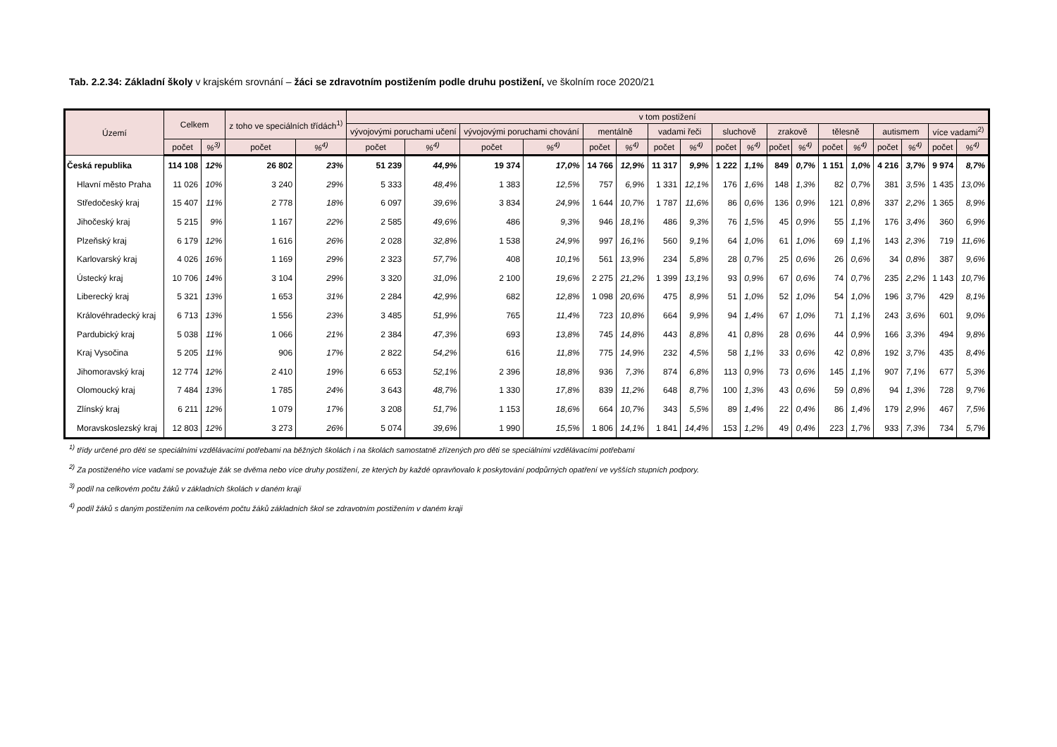Tab. 2.2.34: Základní školy v krajském srovnání – žáci se zdravotním postižením podle druhu postižení, ve školním roce 2020/21
| Území | Celkem | | z toho ve speciálních třídách<sup>1)</sup> | | v tom postižení | | | | | | | | | | | | | | | | | |
| --- | --- | --- | --- | --- | --- | --- | --- | --- | --- | --- | --- | --- | --- | --- | --- | --- | --- | --- | --- | --- | --- | --- |
| | | | | | vývojovými poruchami učení | | vývojovými poruchami chování | | mentálně | | vadami řeči | | sluchově | | zrakově | | tělesně | | autismem | | více vadami<sup>2)</sup> | |
| | počet | %<sup>3)</sup> | počet | %<sup>4)</sup> | počet | %<sup>4)</sup> | počet | %<sup>4)</sup> | počet | %<sup>4)</sup> | počet | %<sup>4)</sup> | počet | %<sup>4)</sup> | počet | %<sup>4)</sup> | počet | %<sup>4)</sup> | počet | %<sup>4)</sup> | počet | %<sup>4)</sup> |
| Česká republika | 114 108 | 12% | 26 802 | 23% | 51 239 | 44,9% | 19 374 | 17,0% | 14 766 | 12,9% | 11 317 | 9,9% | 1 222 | 1,1% | 849 | 0,7% | 1 151 | 1,0% | 4 216 | 3,7% | 9 974 | 8,7% |
| Hlavní město Praha | 11 026 | 10% | 3 240 | 29% | 5 333 | 48,4% | 1 383 | 12,5% | 757 | 6,9% | 1 331 | 12,1% | 176 | 1,6% | 148 | 1,3% | 82 | 0,7% | 381 | 3,5% | 1 435 | 13,0% |
| Středočeský kraj | 15 407 | 11% | 2 778 | 18% | 6 097 | 39,6% | 3 834 | 24,9% | 1 644 | 10,7% | 1 787 | 11,6% | 86 | 0,6% | 136 | 0,9% | 121 | 0,8% | 337 | 2,2% | 1 365 | 8,9% |
| Jihočeský kraj | 5 215 | 9% | 1 167 | 22% | 2 585 | 49,6% | 486 | 9,3% | 946 | 18,1% | 486 | 9,3% | 76 | 1,5% | 45 | 0,9% | 55 | 1,1% | 176 | 3,4% | 360 | 6,9% |
| Plzeňský kraj | 6 179 | 12% | 1 616 | 26% | 2 028 | 32,8% | 1 538 | 24,9% | 997 | 16,1% | 560 | 9,1% | 64 | 1,0% | 61 | 1,0% | 69 | 1,1% | 143 | 2,3% | 719 | 11,6% |
| Karlovarský kraj | 4 026 | 16% | 1 169 | 29% | 2 323 | 57,7% | 408 | 10,1% | 561 | 13,9% | 234 | 5,8% | 28 | 0,7% | 25 | 0,6% | 26 | 0,6% | 34 | 0,8% | 387 | 9,6% |
| Ústecký kraj | 10 706 | 14% | 3 104 | 29% | 3 320 | 31,0% | 2 100 | 19,6% | 2 275 | 21,2% | 1 399 | 13,1% | 93 | 0,9% | 67 | 0,6% | 74 | 0,7% | 235 | 2,2% | 1 143 | 10,7% |
| Liberecký kraj | 5 321 | 13% | 1 653 | 31% | 2 284 | 42,9% | 682 | 12,8% | 1 098 | 20,6% | 475 | 8,9% | 51 | 1,0% | 52 | 1,0% | 54 | 1,0% | 196 | 3,7% | 429 | 8,1% |
| Královéhradecký kraj | 6 713 | 13% | 1 556 | 23% | 3 485 | 51,9% | 765 | 11,4% | 723 | 10,8% | 664 | 9,9% | 94 | 1,4% | 67 | 1,0% | 71 | 1,1% | 243 | 3,6% | 601 | 9,0% |
| Pardubický kraj | 5 038 | 11% | 1 066 | 21% | 2 384 | 47,3% | 693 | 13,8% | 745 | 14,8% | 443 | 8,8% | 41 | 0,8% | 28 | 0,6% | 44 | 0,9% | 166 | 3,3% | 494 | 9,8% |
| Kraj Vysočina | 5 205 | 11% | 906 | 17% | 2 822 | 54,2% | 616 | 11,8% | 775 | 14,9% | 232 | 4,5% | 58 | 1,1% | 33 | 0,6% | 42 | 0,8% | 192 | 3,7% | 435 | 8,4% |
| Jihomoravský kraj | 12 774 | 12% | 2 410 | 19% | 6 653 | 52,1% | 2 396 | 18,8% | 936 | 7,3% | 874 | 6,8% | 113 | 0,9% | 73 | 0,6% | 145 | 1,1% | 907 | 7,1% | 677 | 5,3% |
| Olomoucký kraj | 7 484 | 13% | 1 785 | 24% | 3 643 | 48,7% | 1 330 | 17,8% | 839 | 11,2% | 648 | 8,7% | 100 | 1,3% | 43 | 0,6% | 59 | 0,8% | 94 | 1,3% | 728 | 9,7% |
| Zlínský kraj | 6 211 | 12% | 1 079 | 17% | 3 208 | 51,7% | 1 153 | 18,6% | 664 | 10,7% | 343 | 5,5% | 89 | 1,4% | 22 | 0,4% | 86 | 1,4% | 179 | 2,9% | 467 | 7,5% |
| Moravskoslezský kraj | 12 803 | 12% | 3 273 | 26% | 5 074 | 39,6% | 1 990 | 15,5% | 1 806 | 14,1% | 1 841 | 14,4% | 153 | 1,2% | 49 | 0,4% | 223 | 1,7% | 933 | 7,3% | 734 | 5,7% |
<sup>1)</sup> třídy určené pro děti se speciálními vzdělávacími potřebami na běžných školách i na školách samostatně zřízených pro děti se speciálními vzdělávacími potřebami
<sup>2)</sup> Za postiženého více vadami se považuje žák se dvěma nebo více druhy postižení, ze kterých by každé opravňovalo k poskytování podpůrných opatření ve vyšších stupních podpory.
<sup>3)</sup> podíl na celkovém počtu žáků v základních školách v daném kraji
<sup>4)</sup> podíl žáků s daným postižením na celkovém počtu žáků základních škol se zdravotním postižením v daném kraji